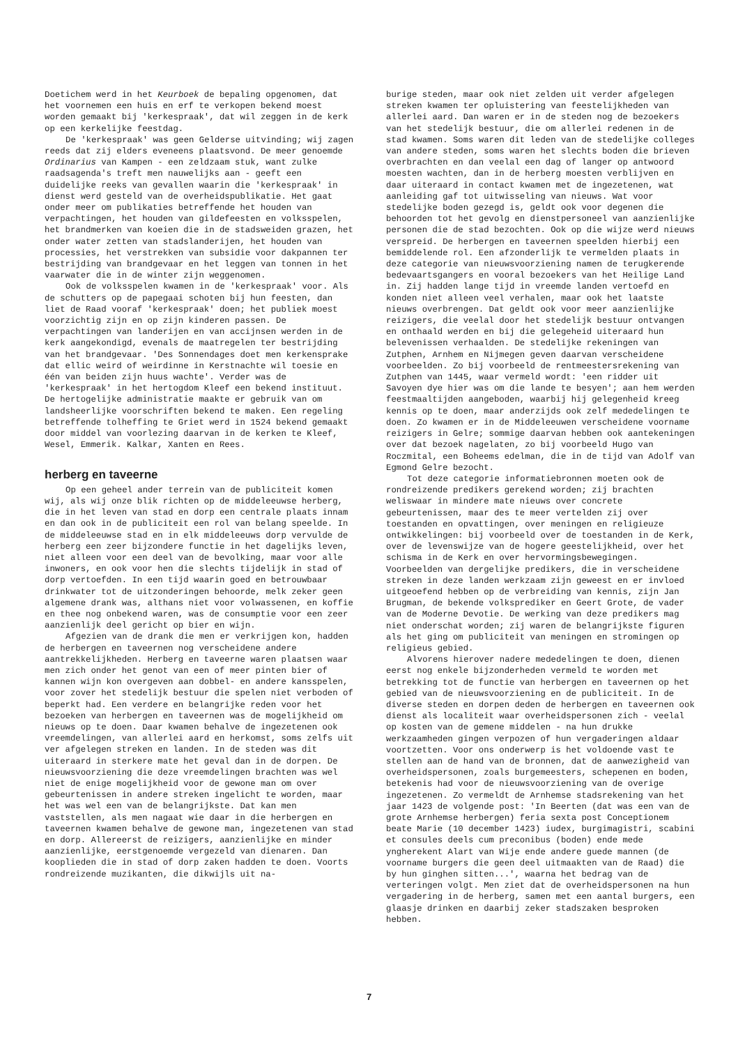Doetichem werd in het Keurboek de bepaling opgenomen, dat het voornemen een huis en erf te verkopen bekend moest worden gemaakt bij 'kerkespraak', dat wil zeggen in de kerk op een kerkelijke feestdag.
De 'kerkespraak' was geen Gelderse uitvinding; wij zagen reeds dat zij elders eveneens plaatsvond. De meer genoemde Ordinarius van Kampen - een zeldzaam stuk, want zulke raadsagenda's treft men nauwelijks aan - geeft een duidelijke reeks van gevallen waarin die 'kerkespraak' in dienst werd gesteld van de overheidspublikatie. Het gaat onder meer om publikaties betreffende het houden van verpachtingen, het houden van gildefeesten en volksspelen, het brandmerken van koeien die in de stadsweiden grazen, het onder water zetten van stadslanderijen, het houden van processies, het verstrekken van subsidie voor dakpannen ter bestrijding van brandgevaar en het leggen van tonnen in het vaarwater die in de winter zijn weggenomen.
Ook de volksspelen kwamen in de 'kerkespraak' voor. Als de schutters op de papegaai schoten bij hun feesten, dan liet de Raad vooraf 'kerkespraak' doen; het publiek moest voorzichtig zijn en op zijn kinderen passen. De verpachtingen van landerijen en van accijnsen werden in de kerk aangekondigd, evenals de maatregelen ter bestrijding van het brandgevaar. 'Des Sonnendages doet men kerkensprake dat ellic weird of weirdinne in Kerstnachte wil toesie en één van beiden zijn huus wachte'. Verder was de 'kerkespraak' in het hertogdom Kleef een bekend instituut. De hertogelijke administratie maakte er gebruik van om landsheerlijke voorschriften bekend te maken. Een regeling betreffende tolheffing te Griet werd in 1524 bekend gemaakt door middel van voorlezing daarvan in de kerken te Kleef, Wesel, Emmerik. Kalkar, Xanten en Rees.
herberg en taveerne
Op een geheel ander terrein van de publiciteit komen wij, als wij onze blik richten op de middeleeuwse herberg, die in het leven van stad en dorp een centrale plaats innam en dan ook in de publiciteit een rol van belang speelde. In de middeleeuwse stad en in elk middeleeuws dorp vervulde de herberg een zeer bijzondere functie in het dagelijks leven, niet alleen voor een deel van de bevolking, maar voor alle inwoners, en ook voor hen die slechts tijdelijk in stad of dorp vertoefden. In een tijd waarin goed en betrouwbaar drinkwater tot de uitzonderingen behoorde, melk zeker geen algemene drank was, althans niet voor volwassenen, en koffie en thee nog onbekend waren, was de consumptie voor een zeer aanzienlijk deel gericht op bier en wijn.
Afgezien van de drank die men er verkrijgen kon, hadden de herbergen en taveernen nog verscheidene andere aantrekkelijkheden. Herberg en taveerne waren plaatsen waar men zich onder het genot van een of meer pinten bier of kannen wijn kon overgeven aan dobbel- en andere kansspelen, voor zover het stedelijk bestuur die spelen niet verboden of beperkt had. Een verdere en belangrijke reden voor het bezoeken van herbergen en taveernen was de mogelijkheid om nieuws op te doen. Daar kwamen behalve de ingezetenen ook vreemdelingen, van allerlei aard en herkomst, soms zelfs uit ver afgelegen streken en landen. In de steden was dit uiteraard in sterkere mate het geval dan in de dorpen. De nieuwsvoorziening die deze vreemdelingen brachten was wel niet de enige mogelijkheid voor de gewone man om over gebeurtenissen in andere streken ingelicht te worden, maar het was wel een van de belangrijkste. Dat kan men vaststellen, als men nagaat wie daar in die herbergen en taveernen kwamen behalve de gewone man, ingezetenen van stad en dorp. Allereerst de reizigers, aanzienlijke en minder aanzienlijke, eerstgenoemde vergezeld van dienaren. Dan kooplieden die in stad of dorp zaken hadden te doen. Voorts rondreizende muzikanten, die dikwijls uit na-
burige steden, maar ook niet zelden uit verder afgelegen streken kwamen ter opluistering van feestelijkheden van allerlei aard. Dan waren er in de steden nog de bezoekers van het stedelijk bestuur, die om allerlei redenen in de stad kwamen. Soms waren dit leden van de stedelijke colleges van andere steden, soms waren het slechts boden die brieven overbrachten en dan veelal een dag of langer op antwoord moesten wachten, dan in de herberg moesten verblijven en daar uiteraard in contact kwamen met de ingezetenen, wat aanleiding gaf tot uitwisseling van nieuws. Wat voor stedelijke boden gezegd is, geldt ook voor degenen die behoorden tot het gevolg en dienstpersoneel van aanzienlijke personen die de stad bezochten. Ook op die wijze werd nieuws verspreid. De herbergen en taveernen speelden hierbij een bemiddelende rol. Een afzonderlijk te vermelden plaats in deze categorie van nieuwsvoorziening namen de terugkerende bedevaartsgangers en vooral bezoekers van het Heilige Land in. Zij hadden lange tijd in vreemde landen vertoefd en konden niet alleen veel verhalen, maar ook het laatste nieuws overbrengen. Dat geldt ook voor meer aanzienlijke reizigers, die veelal door het stedelijk bestuur ontvangen en onthaald werden en bij die gelegeheid uiteraard hun belevenissen verhaalden. De stedelijke rekeningen van Zutphen, Arnhem en Nijmegen geven daarvan verscheidene voorbeelden. Zo bij voorbeeld de rentmeestersrekening van Zutphen van 1445, waar vermeld wordt: 'een ridder uit Savoyen dye hier was om die lande te besyen'; aan hem werden feestmaaltijden aangeboden, waarbij hij gelegenheid kreeg kennis op te doen, maar anderzijds ook zelf mededelingen te doen. Zo kwamen er in de Middeleeuwen verscheidene voorname reizigers in Gelre; sommige daarvan hebben ook aantekeningen over dat bezoek nagelaten, zo bij voorbeeld Hugo van Roczmital, een Boheems edelman, die in de tijd van Adolf van Egmond Gelre bezocht.
Tot deze categorie informatiebronnen moeten ook de rondreizende predikers gerekend worden; zij brachten weliswaar in mindere mate nieuws over concrete gebeurtenissen, maar des te meer vertelden zij over toestanden en opvattingen, over meningen en religieuze ontwikkelingen: bij voorbeeld over de toestanden in de Kerk, over de levenswijze van de hogere geestelijkheid, over het schisma in de Kerk en over hervormingsbewegingen. Voorbeelden van dergelijke predikers, die in verscheidene streken in deze landen werkzaam zijn geweest en er invloed uitgeoefend hebben op de verbreiding van kennis, zijn Jan Brugman, de bekende volksprediker en Geert Grote, de vader van de Moderne Devotie. De werking van deze predikers mag niet onderschat worden; zij waren de belangrijkste figuren als het ging om publiciteit van meningen en stromingen op religieus gebied.
Alvorens hierover nadere mededelingen te doen, dienen eerst nog enkele bijzonderheden vermeld te worden met betrekking tot de functie van herbergen en taveernen op het gebied van de nieuwsvoorziening en de publiciteit. In de diverse steden en dorpen deden de herbergen en taveernen ook dienst als localiteit waar overheidspersonen zich - veelal op kosten van de gemene middelen - na hun drukke werkzaamheden gingen verpozen of hun vergaderingen aldaar voortzetten. Voor ons onderwerp is het voldoende vast te stellen aan de hand van de bronnen, dat de aanwezigheid van overheidspersonen, zoals burgemeesters, schepenen en boden, betekenis had voor de nieuwsvoorziening van de overige ingezetenen. Zo vermeldt de Arnhemse stadsrekening van het jaar 1423 de volgende post: 'In Beerten (dat was een van de grote Arnhemse herbergen) feria sexta post Conceptionem beate Marie (10 december 1423) iudex, burgimagistri, scabini et consules deels cum preconibus (boden) ende mede yngherekent Alart van Wije ende andere guede mannen (de voorname burgers die geen deel uitmaakten van de Raad) die by hun ginghen sitten...', waarna het bedrag van de verteringen volgt. Men ziet dat de overheidspersonen na hun vergadering in de herberg, samen met een aantal burgers, een glaasje drinken en daarbij zeker stadszaken besproken hebben.
7